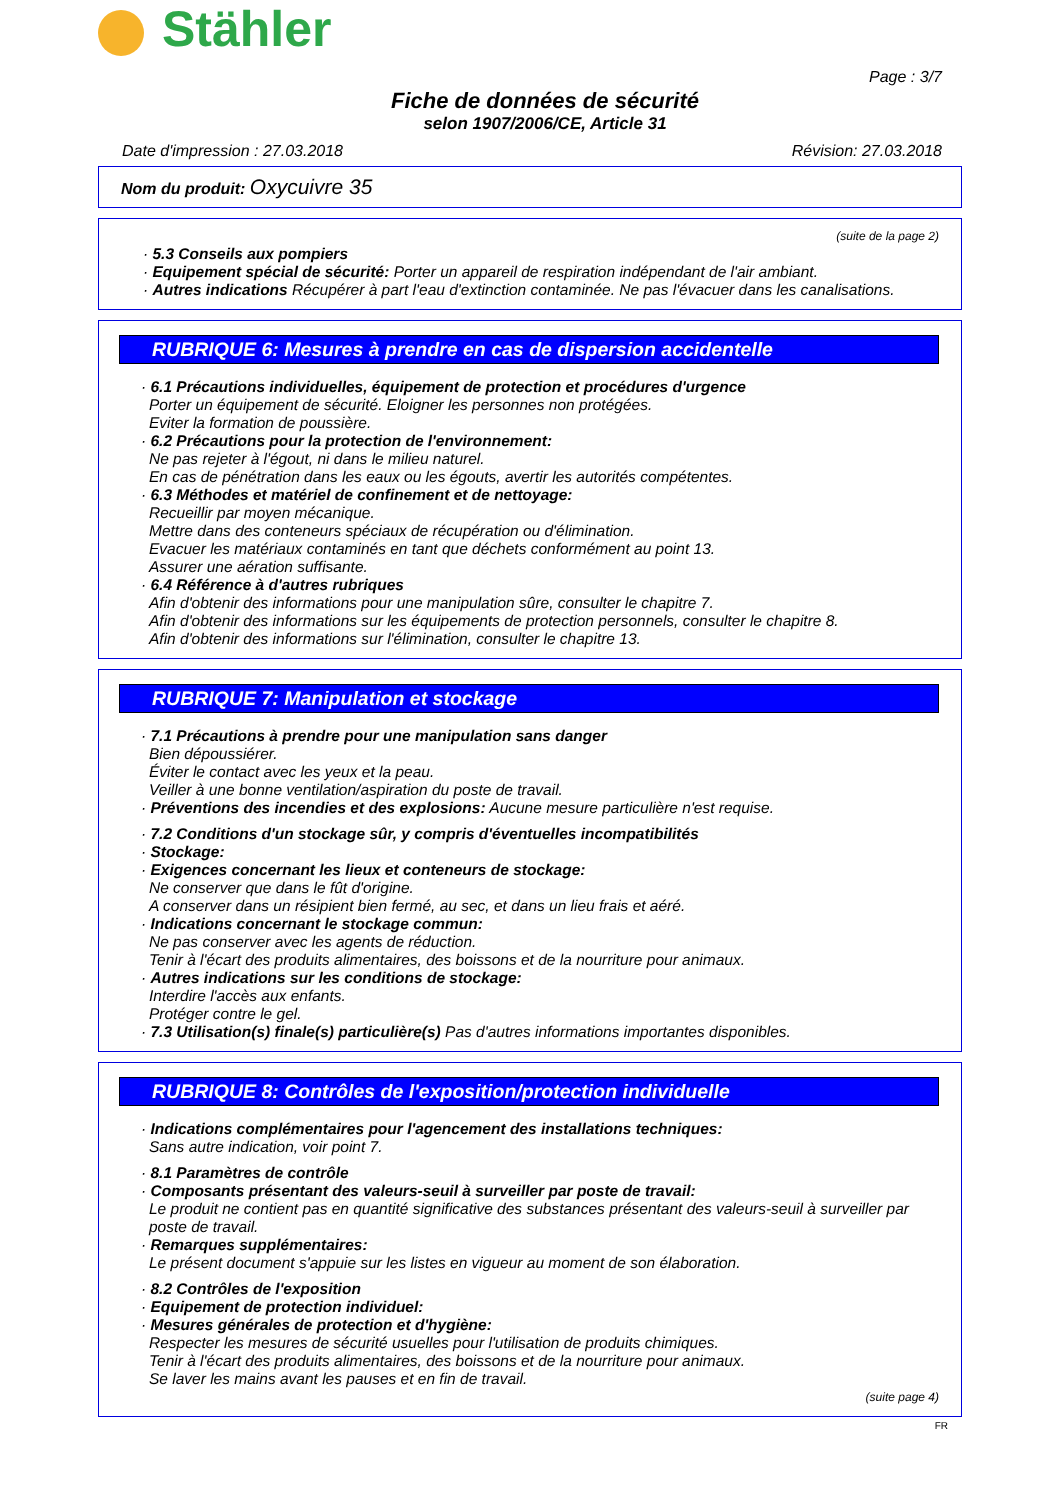Stähler
Page : 3/7
Fiche de données de sécurité
selon 1907/2006/CE, Article 31
Date d'impression : 27.03.2018 Révision: 27.03.2018
Nom du produit: Oxycuivre 35
(suite de la page 2)
· 5.3 Conseils aux pompiers
· Equipement spécial de sécurité: Porter un appareil de respiration indépendant de l'air ambiant.
· Autres indications Récupérer à part l'eau d'extinction contaminée. Ne pas l'évacuer dans les canalisations.
RUBRIQUE 6: Mesures à prendre en cas de dispersion accidentelle
· 6.1 Précautions individuelles, équipement de protection et procédures d'urgence
Porter un équipement de sécurité. Eloigner les personnes non protégées.
Eviter la formation de poussière.
· 6.2 Précautions pour la protection de l'environnement:
Ne pas rejeter à l'égout, ni dans le milieu naturel.
En cas de pénétration dans les eaux ou les égouts, avertir les autorités compétentes.
· 6.3 Méthodes et matériel de confinement et de nettoyage:
Recueillir par moyen mécanique.
Mettre dans des conteneurs spéciaux de récupération ou d'élimination.
Evacuer les matériaux contaminés en tant que déchets conformément au point 13.
Assurer une aération suffisante.
· 6.4 Référence à d'autres rubriques
Afin d'obtenir des informations pour une manipulation sûre, consulter le chapitre 7.
Afin d'obtenir des informations sur les équipements de protection personnels, consulter le chapitre 8.
Afin d'obtenir des informations sur l'élimination, consulter le chapitre 13.
RUBRIQUE 7: Manipulation et stockage
· 7.1 Précautions à prendre pour une manipulation sans danger
Bien dépoussiérer.
Éviter le contact avec les yeux et la peau.
Veiller à une bonne ventilation/aspiration du poste de travail.
· Préventions des incendies et des explosions: Aucune mesure particulière n'est requise.
· 7.2 Conditions d'un stockage sûr, y compris d'éventuelles incompatibilités
· Stockage:
· Exigences concernant les lieux et conteneurs de stockage:
Ne conserver que dans le fût d'origine.
A conserver dans un résipient bien fermé, au sec, et dans un lieu frais et aéré.
· Indications concernant le stockage commun:
Ne pas conserver avec les agents de réduction.
Tenir à l'écart des produits alimentaires, des boissons et de la nourriture pour animaux.
· Autres indications sur les conditions de stockage:
Interdire l'accès aux enfants.
Protéger contre le gel.
· 7.3 Utilisation(s) finale(s) particulière(s) Pas d'autres informations importantes disponibles.
RUBRIQUE 8: Contrôles de l'exposition/protection individuelle
· Indications complémentaires pour l'agencement des installations techniques:
Sans autre indication, voir point 7.
· 8.1 Paramètres de contrôle
· Composants présentant des valeurs-seuil à surveiller par poste de travail:
Le produit ne contient pas en quantité significative des substances présentant des valeurs-seuil à surveiller par poste de travail.
· Remarques supplémentaires:
Le présent document s'appuie sur les listes en vigueur au moment de son élaboration.
· 8.2 Contrôles de l'exposition
· Equipement de protection individuel:
· Mesures générales de protection et d'hygiène:
Respecter les mesures de sécurité usuelles pour l'utilisation de produits chimiques.
Tenir à l'écart des produits alimentaires, des boissons et de la nourriture pour animaux.
Se laver les mains avant les pauses et en fin de travail.
(suite page 4)
FR